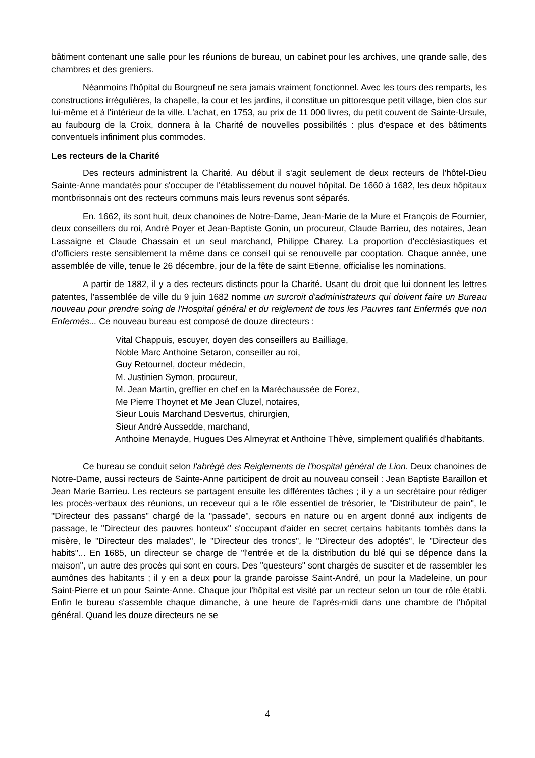bâtiment contenant une salle pour les réunions de bureau, un cabinet pour les archives, une qrande salle, des chambres et des greniers.
Néanmoins l'hôpital du Bourgneuf ne sera jamais vraiment fonctionnel. Avec les tours des remparts, les constructions irrégulières, la chapelle, la cour et les jardins, il constitue un pittoresque petit village, bien clos sur lui-même et à l'intérieur de la ville. L'achat, en 1753, au prix de 11 000 livres, du petit couvent de Sainte-Ursule, au faubourg de la Croix, donnera à la Charité de nouvelles possibilités : plus d'espace et des bâtiments conventuels infiniment plus commodes.
Les recteurs de la Charité
Des recteurs administrent la Charité. Au début il s'agit seulement de deux recteurs de l'hôtel-Dieu Sainte-Anne mandatés pour s'occuper de l'établissement du nouvel hôpital. De 1660 à 1682, les deux hôpitaux montbrisonnais ont des recteurs communs mais leurs revenus sont séparés.
En. 1662, ils sont huit, deux chanoines de Notre-Dame, Jean-Marie de la Mure et François de Fournier, deux conseillers du roi, André Poyer et Jean-Baptiste Gonin, un procureur, Claude Barrieu, des notaires, Jean Lassaigne et Claude Chassain et un seul marchand, Philippe Charey. La proportion d'ecclésiastiques et d'officiers reste sensiblement la même dans ce conseil qui se renouvelle par cooptation. Chaque année, une assemblée de ville, tenue le 26 décembre, jour de la fête de saint Etienne, officialise les nominations.
A partir de 1882, il y a des recteurs distincts pour la Charité. Usant du droit que lui donnent les lettres patentes, l'assemblée de ville du 9 juin 1682 nomme un surcroit d'administrateurs qui doivent faire un Bureau nouveau pour prendre soing de l'Hospital général et du reiglement de tous les Pauvres tant Enfermés que non Enfermés... Ce nouveau bureau est composé de douze directeurs :
Vital Chappuis, escuyer, doyen des conseillers au Bailliage,
Noble Marc Anthoine Setaron, conseiller au roi,
Guy Retournel, docteur médecin,
M. Justinien Symon, procureur,
M. Jean Martin, greffier en chef en la Maréchaussée de Forez,
Me Pierre Thoynet et Me Jean Cluzel, notaires,
Sieur Louis Marchand Desvertus, chirurgien,
Sieur André Aussedde, marchand,
Anthoine Menayde, Hugues Des Almeyrat et Anthoine Thève, simplement qualifiés d'habitants.
Ce bureau se conduit selon l'abrégé des Reiglements de l'hospital général de Lion. Deux chanoines de Notre-Dame, aussi recteurs de Sainte-Anne participent de droit au nouveau conseil : Jean Baptiste Baraillon et Jean Marie Barrieu. Les recteurs se partagent ensuite les différentes tâches ; il y a un secrétaire pour rédiger les procès-verbaux des réunions, un receveur qui a le rôle essentiel de trésorier, le "Distributeur de pain", le "Directeur des passans" chargé de la "passade", secours en nature ou en argent donné aux indigents de passage, le "Directeur des pauvres honteux" s'occupant d'aider en secret certains habitants tombés dans la misère, le "Directeur des malades", le "Directeur des troncs", le "Directeur des adoptés", le "Directeur des habits"... En 1685, un directeur se charge de "l'entrée et de la distribution du blé qui se dépence dans la maison", un autre des procès qui sont en cours. Des "questeurs" sont chargés de susciter et de rassembler les aumônes des habitants ; il y en a deux pour la grande paroisse Saint-André, un pour la Madeleine, un pour Saint-Pierre et un pour Sainte-Anne. Chaque jour l'hôpital est visité par un recteur selon un tour de rôle établi. Enfin le bureau s'assemble chaque dimanche, à une heure de l'après-midi dans une chambre de l'hôpital général. Quand les douze directeurs ne se
4